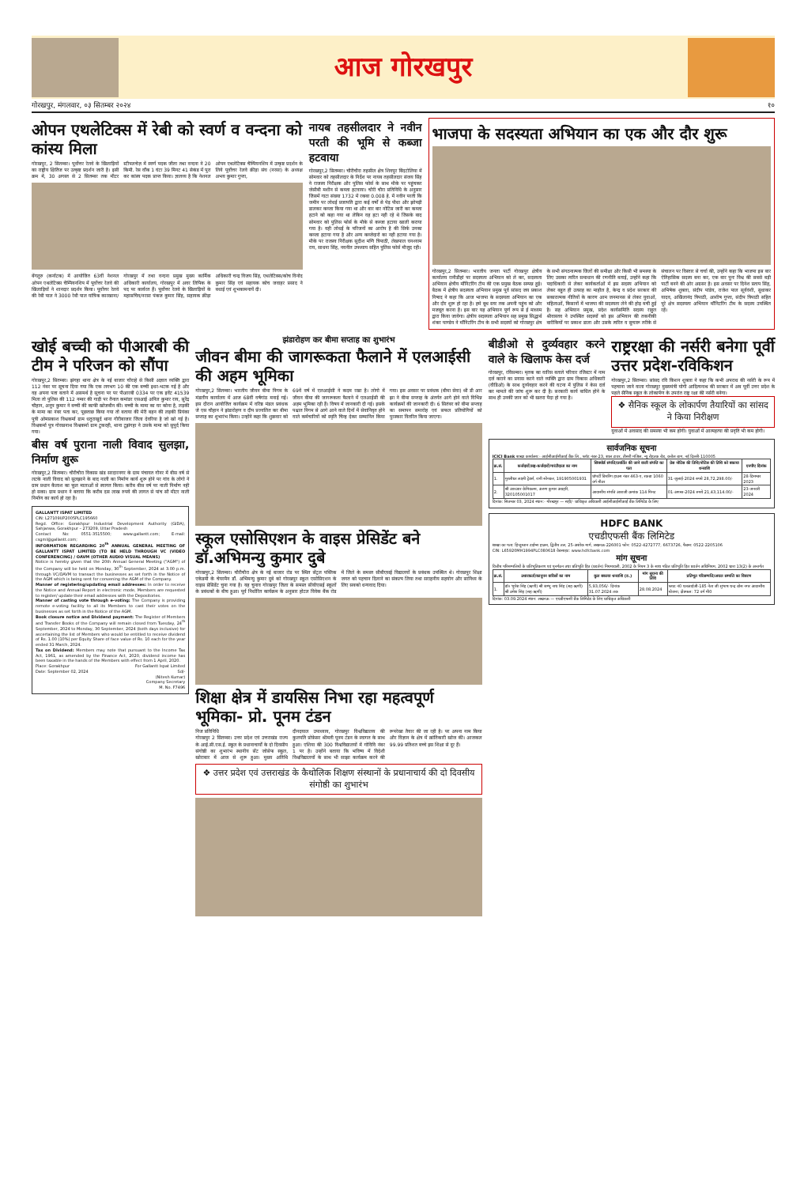आज गोरखपुर
गोरखपुर, मंगलवार, ०३ सितम्बर २०२४ १०
ओपन एथलेटिक्स में रेबी को स्वर्ण व वन्दना को कांस्य मिला
गोरखपुर, 2 सितम्बर। पूर्वोत्तर रेलवे के खिलाड़ियों का राष्ट्रीय क्षितिज पर उत्कृष्ट प्रदर्शन जारी है। इसी क्रम में, 30 अगस्त से 2 सितम्बर तक मीटर स्टीपलचेज़ में स्वर्ण पदक जीता तथा वन्दना ने 20 किमी. रेस वॉक 1 घंटा 39 मिनट 41 सेकंड में पूरा कर कांस्य पदक प्राप्त किया। ज्ञातव्य है कि नेशनल ओपन एथलेटिक्स चैम्पियनशिप में उत्कृष्ट प्रदर्शन के लिये पूर्वोत्तर रेलवे क्रीड़ा संघ (नरसा) के अध्यक्ष अभय कुमार गुप्ता,
बेंगलुरु (कर्नाटक) में आयोजित 63वीं नेशनल ओपन एथलेटिक्स चैम्पियनशिप में पूर्वोत्तर रेलवे की खिलाड़ियों ने शानदार प्रदर्शन किया। पूर्वोत्तर रेलवे की रेबी पाल ने 3000 रेबी पाल यांत्रिक कारखाना/गोरखपुर में तथा वन्दना प्रमुख मुख्य कार्मिक अधिकारी कार्यालय, गोरखपुर में अवर लिपिक के पद पर कार्यरत हैं। पूर्वोत्तर रेलवे के खिलाड़ियों के महासचिव/नरसा पंकज कुमार सिंह, सहायक क्रीड़ा अधिकारी चन्द्र विजय सिंह, एथलेटिक्स/कोच विनोद कुमार सिंह एवं सहायक कोच जवाहर प्रसाद ने बधाई एवं शुभकामनायें दी।
नायब तहसीलदार ने नवीन परती की भूमि से कब्जा हटवाया
गोरखपुर,2 सितम्बर। चौरीचौरा तहसील क्षेत्र शिवपुर बिंदटोलिया में सोमवार को तहसीलदार के निर्देश पर नायब तहसीलदार संजय सिंह ने राजस्व निरीक्षक और पुलिस फोर्स के साथ मौके पर पहुंचकर जेसीबी मशीन से कब्जा हटवाया। चौरी चौरा प्रतिनिधि के अनुसार जिसमें गाटा संख्या 1732 में रकबा 0.008 हे. में नवीन परती कि जमीन पर लोधई प्रजापति द्वारा कई वर्षों से पेड़ पौधा और झोपड़ी डालकर कब्जा किया गया था और बार बार नोटिस जारी कर कब्जा हटाने को कहा गया था लेकिन वह हटा नही रहे थे जिसके बाद सोमवार को पुलिस फोर्स के मौके से कब्जा हटाया खाली कराया गया है। वही लोधई के परिजनों का आरोप है की सिर्फ उनका कब्जा हटाया गया है और अन्य कब्जेदारो का नही हटाया गया है। मौके पर राजस्व निरीक्षक सुदीश मणि त्रिपाठी, लेखपाल घनश्याम राय, साधना सिंह, नवनीत उपध्याय सहित पुलिस फोर्स मौजूद रही।
भाजपा के सदस्यता अभियान का एक और दौर शुरू
गोरखपुर,2 सितम्बर। भारतीय जनता पार्टी गोरखपुर क्षेत्रीय कार्यालय रानीडीहां पर सदस्यता अभियान को ले कर, सदस्यता अभियान क्षेत्रीय मॉनिटरिंग टीम की एक प्रमुख बैठक सम्पन्न हुई। बैठक में क्षेत्रीय सदस्यता अभियान प्रमुख पूर्व सांसद जय प्रकाश निषाद ने कहा कि आज भाजपा के सदस्यता अभियान का एक और दौर शुरू हो रहा है। हमे बूथ स्तर तक अपनी पहुंच को और मजबूत करना है। इस बार यह अभियान पूर्ण रूप से ई माध्यम द्वारा किया जायेगा। क्षेत्रीय सदस्यता अभियान सह प्रमुख सिद्धार्थ शंकर पाण्डेय ने मॉनिटरिंग टीम के सभी सदस्यों को गोरखपुर क्षेत्र के सभी संगठनात्मक जिलों की समीक्षा और किसी भी समस्या के लिए उसका त्वरित समाधान की रणनीति बताई, उन्होंने कहा कि पदाधिकारी से लेकर कार्यकर्ताओं में इस सदस्य अभियान को लेकर बहुत ही उत्साह का माहौल है, केन्द्र व प्रदेश सरकार की सकारात्मक नीतियों के कारण आम जनमानस से लेकर युवाओं, महिलाओं, किसानों में भाजपा की सदस्यता लेने की होड़ मची हुई है। सह अभियान प्रमुख, प्रदेश कार्यसमिति सदस्य राहुल श्रीवास्तव ने उपस्थित सदस्यों को इस अभियान की तकनीकी बारीकियों पर प्रकाश डाला और उसके त्वरित व सुचारू तरीके से संचालन पर विस्तार से चर्चा की, उन्होंने कहा कि भाजपा इस बार ऐतिहासिक सदस्य बना कर, एक बार पुनः विश्व की सबसे बड़ी पार्टी बनने की ओर अग्रसर है। इस अवसर पर दिनेश प्रताप सिंह, अभिषेक शुक्ला, संदीप पांडेय, राजेश पाल सूर्यवंशी, सुधाकर यादव, अखिलानंद त्रिपाठी, आशीष गुप्ता, संदीप त्रिपाठी सहित पूरे क्षेत्र सदस्यता अभियान मॉनिटरिंग टीम के सदस्य उपस्थित रहें।
खोई बच्ची को पीआरबी की टीम ने परिजन को सौंपा
गोरखपुर,2 सितम्बर। झंगहा थाना क्षेत्र के नई बाजार चौराहे से किसी अज्ञात व्यक्ति द्वारा 112 नंबर पर सूचना दिया गया कि एक लगभग 10 की एक बच्ची इधर-भटक गई है और वह अपना पता बताने में असमर्थ है सूचना पर पर पीआरबी 0334 पर एक इवेंट 41539 मिला तो पुलिस की 112 नम्बर की गाड़ी पर तैनात कमांडर एसआई अनिल कुमार राय, सुरेंद्र चौहान, अनूप कुमार ने बच्ची की काफी खोजबीन की। बच्ची के मामा का घर कोना है, लड़की के मामा का नंबर पता कर, पूछताछ किया गया तो बताया की मेरी बहन की लड़की प्रियंका पुत्री ओमप्रकाश विश्वकर्मा ग्राम धतुराखुर्द थाना गौरीबाजार जिला देवरिया है जो खो गई है। विश्वकर्मा पुत्र गोरखनाथ विश्वकर्मा ग्राम टुकरही, थाना टूझंगहा ने उसके मामा को सुपुर्द किया गया।
बीस वर्ष पुराना नाली विवाद सुलझा, निर्माण शुरू
गोरखपुर,2 सितम्बर। चौरीचौरा विकास खंड सरदारनगर के ग्राम पंचायत गौनर में बीस वर्ष से लटके नाली विवाद को सुलझाने के बाद नाली का निर्माण कार्य शुरू होने पर गांव के लोगो ने ग्राम प्रधान कैलाश का फूल मालाओं से स्वागत किया। करीब बीस वर्ष पर नाली निर्माण नही हो सका। ग्राम प्रधान ने बताया कि करीब दस लाख रुपये की लागत से पांच सौ मीटर नाली निर्माण का कार्य हो रहा है।
GALLANTT ISPAT LIMITED
CIN: L27109UP2005PLC195660
Regd. Office: Gorakhpur Industrial Development Authority (GIDA), Sahjanwa, Gorakhpur – 273209, Uttar Pradesh
Contact No: 0551-3515500; www.gallantt.com; E-mail: csgml@gallantt.com;
INFORMATION REGARDING 20<sup>th</sup> ANNUAL GENERAL MEETING OF GALLANTT ISPAT LIMITED (TO BE HELD THROUGH VC (VIDEO CONFERENCING) / OAVM (OTHER AUDIO VISUAL MEANS)
Notice is hereby given that the 20th Annual General Meeting ("AGM") of the Company will be held on Monday, 30<sup>th</sup> September, 2024 at 3.00 p.m. through VC/OAVM to transact the businesses as set forth in the Notice of the AGM which is being sent for convening the AGM of the Company.
Manner of registering/updating email addresses: In order to receive the Notice and Annual Report in electronic mode, Members are requested to register/ update their email addresses with the Depositories.
Manner of casting vote through e-voting: The Company is providing remote e-voting facility to all its Members to cast their votes on the businesses as set forth in the Notice of the AGM.
Book closure notice and Dividend payment: The Register of Members and Transfer Books of the Company will remain closed from Tuesday, 24<sup>th</sup> September, 2024 to Monday, 30 September, 2024 (both days inclusive) for ascertaining the list of Members who would be entitled to receive dividend of Rs. 1.00 (10%) per Equity Share of face value of Rs. 10 each for the year ended 31 March, 2024.
Tax on Dividend: Members may note that pursuant to the Income Tax Act, 1961, as amended by the Finance Act, 2020, dividend income has been taxable in the hands of the Members with effect from 1 April, 2020.
Place: Gorakhpur
Date: September 02, 2024 For Gallantt Ispat Limited
Sd/-
(Nitesh Kumar)
Company Secretary
M. No. F7496
झंडारोहण कर बीमा सप्ताह का शुभारंभ
जीवन बीमा की जागरूकता फैलाने में एलआईसी की अहम भूमिका
गोरखपुर,2 सितम्बर। भारतीय जीवन बीमा निगम के मंडलीय कार्यालय में आज 68वीं वर्षगांठ मनाई गई। इस दौरान आयोजित कार्यक्रम में वरिष्ठ मंडल प्रबंधक जे एस चौहान ने झंडारोहण व दीप प्रज्वलित कर बीमा सप्ताह का शुभारंभ किया। उन्होंने कहा कि शुक्रवार को 69वें वर्ष में एलआईसी ने कदम रखा है। लोगो में जीवन बीमा की जागरूकता फैलाने में एलआईसी की अहम भूमिका रही हैं। विषय में जानकारी दी गई। इसके पश्चात निगम से आगे आने वाले दिनों में सेवानिवृत होने वाले कर्मचारियों को स्मृति चिन्ह देकर सम्मानित किया गया। इस अवसर पर प्रबंधक (बीमा सेवा) श्री डी आर झा ने बीमा सप्ताह के अंतर्गत आगे होने वाले विभिन्न कार्यक्रमों की जानकारी दी। 6 सितंबर को बीमा सप्ताह का समापन समारोह एवं सफल प्रतियोगियों को पुरस्कार वितरित किया जाएगा।
स्कूल एसोसिएशन के वाइस प्रेसिडेंट बने डॉ.अभिमन्यु कुमार दुबे
गोरखपुर,2 सितम्बर। चौरीचौरा क्षेत्र के नई बाजार रोड पर स्थित सेंट्रल पब्लिक एकेडमी के चेयरमैन डॉ. अभिमन्यु कुमार दुबे को गोरखपुर स्कूल एसोसिएशन के वाइस प्रेसिडेंट चुना गया है। यह चुनाव गोरखपुर जिला के समस्त सीबीएसई स्कूलों के प्रबंधकों के बीच हुआ। पूर्व निर्धारित कार्यक्रम के अनुसार होटल विवेक बैंक रोड में जिले के समस्त सीबीएसई विद्यालयों के प्रबंधक उपस्थित थे। गोरखपुर शिक्षा जगत को पहचान दिलाने का संकल्प लिया तथा सराहनीय सहयोग और सानिध्य के लिए सबको धन्यवाद दिया।
शिक्षा क्षेत्र में डायसिस निभा रहा महत्वपूर्ण भूमिका- प्रो. पूनम टंडन
निज प्रतिनिधि
गोरखपुर 2 सितम्बर। उत्तर प्रदेश एवं उत्तराखंड राज्य के आई.सी.एस.ई. स्कूल के प्रधानाचार्यों के दो दिवसीय संगोष्ठी का शुभारंभ स्थानीय सेंट जोसेफ स्कूल, खोराबार में आज से शुरू हुआ। मुख्य अतिथि दीनदयाल उपाध्याय, गोरखपुर विश्वविद्यालय की कुलपति प्रोफ़ेसर श्रीमती पूनम टंडन के स्वागत के साथ हुआ। एशिया की 300 विश्वविद्यालयों में गोविवि नंबर 1 पर है। उन्होंने बताया कि भविष्य में विदेशी विश्वविद्यालयों के साथ भी साझा कार्यक्रम करने की रूपरेखा तैयार की जा रही है। पर अपना नाम किया और विज्ञान के क्षेत्र में क्रांतिकारी खोज की। आजकल 99.99 प्रतिशत बच्चे इस शिक्षा से दूर हैं।
❖ उत्तर प्रदेश एवं उत्तराखंड के कैथोलिक शिक्षण संस्थानों के प्रधानाचार्य की दो दिवसीय संगोष्ठी का शुभारंभ
बीडीओ से दुर्व्यवहार करने वाले के खिलाफ केस दर्ज
गोरखपुर, रविसम्बर। मृतक का वारिस बताते परिवार रजिस्टर में नाम दर्ज कराने का प्रयास करने वाले व्यक्ति द्वारा ग्राम विकास अधिकारी (वीडिओ) के साथ दुर्व्यवहार करने की घटना में पुलिस ने केस दर्ज कर मामले की जांच शुरू कर दी है। सरकारी कार्य बाधित होने के साथ ही उनकी जान को भी खतरा पैदा हो गया है।
राष्ट्ररक्षा की नर्सरी बनेगा पूर्वी उत्तर प्रदेश-रविकिशन
गोरखपुर,2 सितम्बर। सांसद रवि किशन शुक्ला ने कहा कि कभी अपराध की नर्सरी के रूप में पहचाना जाने वाला गोरखपुर मुख्यमंत्री योगी आदित्यनाथ की सरकार में अब पूर्वी उत्तर प्रदेश के पहले सैनिक स्कूल के लोकार्पण के उपरांत राष्ट्र रक्षा की नर्सरी बनेगा।
❖ सैनिक स्कूल के लोकार्पण तैयारियों का सांसद ने किया निरीक्षण
युवाओं में अवसाद की समस्या भी कम होगी। युवाओं में आत्महत्या की प्रवृति भी कम होगी।
सार्वजनिक सूचना
ICICI Bank शाखा कार्यालय:- आईसीआईसीआई बैंक लि., प्लॉट नंबर-23, शाल टावर, तीसरी मंजिल, न्यू रोहतक रोड, करोल बाग, नई दिल्ली-110005
| क्र.सं. | कर्जदारों/सह-कर्जदारों/गारंटीदाता का नाम | सिक्योर्ड संपत्ति/प्रवर्तित की जाने वाली संपत्ति का पता | प्रेस नोटिस की तिथि/नोटिस की तिथि को बकाया धनराशि | एनपीए दिनांक |
| --- | --- | --- | --- | --- |
| 1. | मुरलीधर लक्ष्मी ट्रेडर्स, रानी सोनकर, 191905001931 | प्रॉपर्टी बियरिंग हाउस नंबर 463-ए, रकबा 1060 वर्ग मीटर | 31-जुलाई-2024 रुपये 28,72,298.00/- | 28-दिसम्बर 2023 |
| 2. | श्री आरआर केमिकल्स, अरुण कुमार अग्रहरि, 320105001017 | आवासीय संपत्ति आराजी क्रमांक 114 मिनट | 01-अगस्त-2024 रुपये 21,43,114.00/- | 23-जनवरी 2024 |
दिनांक: सितम्बर 03, 2024 स्थान:- गोरखपुर — सही/- प्राधिकृत अधिकारी आईसीआईसीआई बैंक लिमिटेड के लिए
HDFC BANK
एचडीएफसी बैंक लिमिटेड
शाखा का पता: हिन्दुस्तान टाईम्स हाउस, द्वितीय तल, 25-अशोक मार्ग, लखनऊ-226001 फोन: 0522-4272777, 6673726, फैक्स: 0522-2205106
CIN: L65920MH1994PLC080618 वेबसाइट: www.hdfcbank.com
मांग सूचना
वित्तीय परिसम्पत्तियों के प्रतिभूतिकरण एवं पुनर्गठन तथा प्रतिभूति हित (प्रवर्तन) नियमावली, 2002 के नियम 3 के साथ पठित प्रतिभूति हित प्रवर्तन अधिनियम, 2002 धारा 13(2) के अन्तर्गत
| क्र.सं. | उधारकर्ता/कानूनन वारिसों का नाम | कुल बकाया धनराशि (रु.) | मांग सूचना की तिथि | प्रतिभूत परिसम्पत्ति/अचल सम्पत्ति का विवरण |
| --- | --- | --- | --- | --- |
| 1. | डॉ० भूपेश सिंह (ऋणी) श्री शम्भू नाथ सिंह (सह-ऋणी) श्री उमेश सिंह (सह-ऋणी) | 5,93,056/- दिनांक 31.07.2024 तक | 28.08.2024 | प्लाट नं0 एलआईजी-185 नेता जी सुभाष चन्द्र बोस नगर आवासीय योजना, क्षेत्रफल: 72 वर्ग मी0 |
दिनांक: 03.09.2024 स्थान: लखनऊ — एचडीएफसी बैंक लिमिटेड के लिए प्राधिकृत अधिकारी